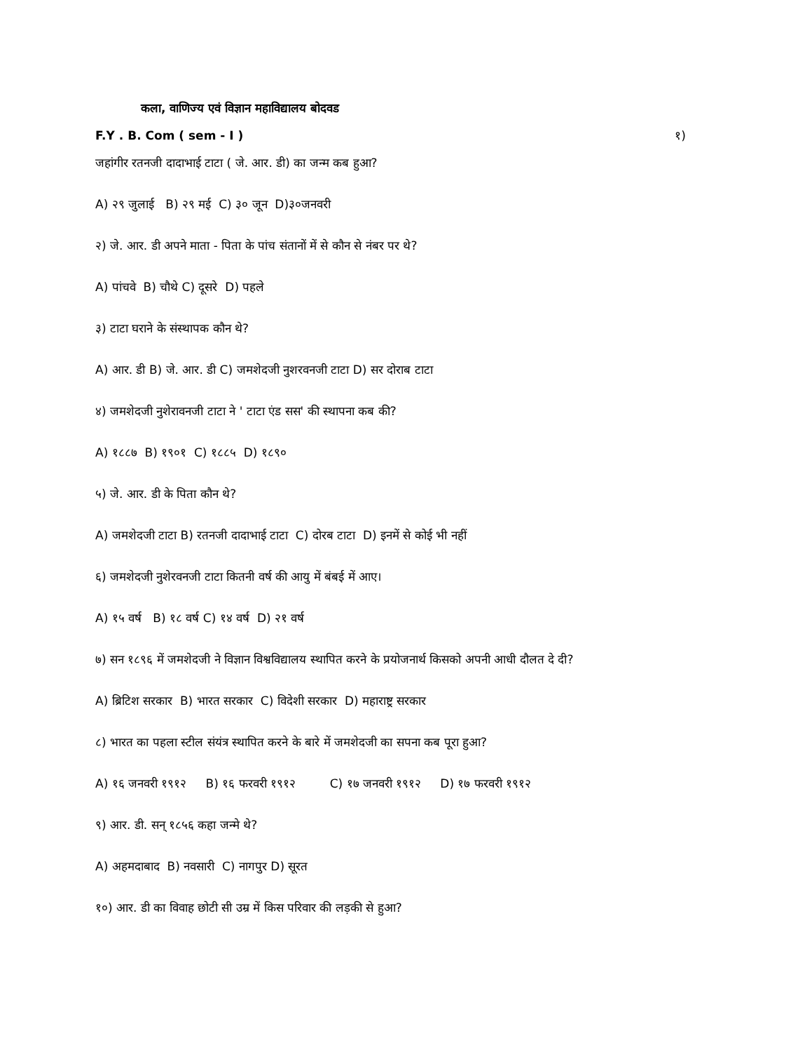कला, वाणिज्य एवं विज्ञान महाविद्यालय बोदवड
F.Y . B. Com ( sem - I ) १)
जहांगीर रतनजी दादाभाई टाटा ( जे. आर. डी) का जन्म कब हुआ?
A) २९ जुलाई B) २९ मई C) ३० जून D)३०जनवरी
२) जे. आर. डी अपने माता - पिता के पांच संतानों में से कौन से नंबर पर थे?
A) पांचवे B) चौथे C) दूसरे D) पहले
३) टाटा घराने के संस्थापक कौन थे?
A) आर. डी B) जे. आर. डी C) जमशेदजी नुशरवनजी टाटा D) सर दोराब टाटा
४) जमशेदजी नुशेरावनजी टाटा ने ' टाटा एंड सस' की स्थापना कब की?
A) १८८७ B) १९०१ C) १८८५ D) १८९०
५) जे. आर. डी के पिता कौन थे?
A) जमशेदजी टाटा B) रतनजी दादाभाई टाटा C) दोरब टाटा D) इनमें से कोई भी नहीं
६) जमशेदजी नुशेरवनजी टाटा कितनी वर्ष की आयु में बंबई में आए।
A) १५ वर्ष B) १८ वर्ष C) १४ वर्ष D) २१ वर्ष
७) सन १८९६ में जमशेदजी ने विज्ञान विश्वविद्यालय स्थापित करने के प्रयोजनार्थ किसको अपनी आधी दौलत दे दी?
A) ब्रिटिश सरकार B) भारत सरकार C) विदेशी सरकार D) महाराष्ट्र सरकार
८) भारत का पहला स्टील संयंत्र स्थापित करने के बारे में जमशेदजी का सपना कब पूरा हुआ?
A) १६ जनवरी १९१२ B) १६ फरवरी १९१२ C) १७ जनवरी १९१२ D) १७ फरवरी १९१२
९) आर. डी. सन् १८५६ कहा जन्मे थे?
A) अहमदाबाद B) नवसारी C) नागपुर D) सूरत
१०) आर. डी का विवाह छोटी सी उम्र में किस परिवार की लड़की से हुआ?